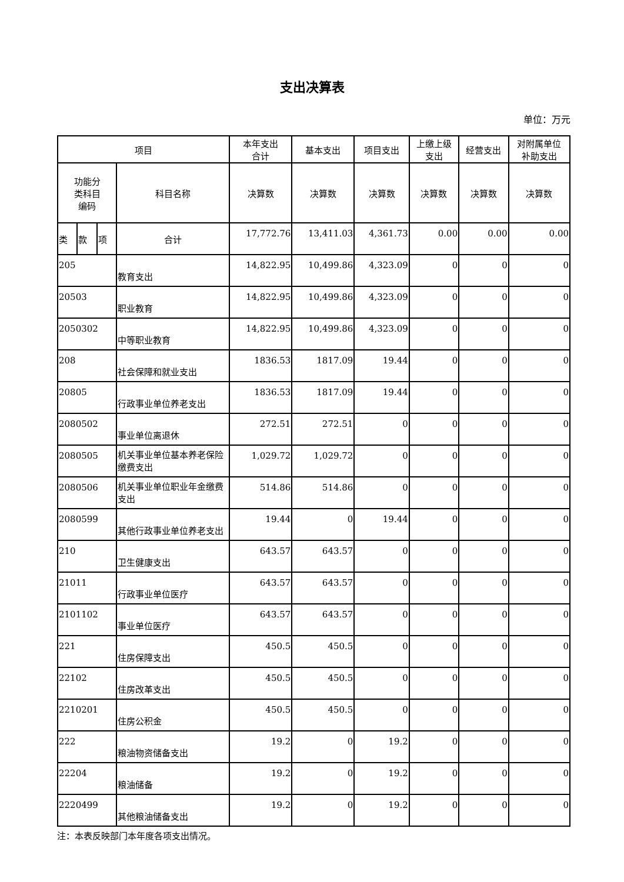支出决算表
单位：万元
| 项目 | | | | 本年支出 合计 | 基本支出 | 项目支出 | 上缴上级 支出 | 经营支出 | 对附属单位 补助支出 |
| --- | --- | --- | --- | --- | --- | --- | --- | --- | --- |
| 功能分 类科目 编码 | | | 科目名称 | | | | | | |
| | | | | 决算数 | 决算数 | 决算数 | 决算数 | 决算数 | 决算数 |
| 类 | 款 | 项 | 合计 | 17,772.76 | 13,411.03 | 4,361.73 | 0.00 | 0.00 | 0.00 |
| 205 | | | 教育支出 | 14,822.95 | 10,499.86 | 4,323.09 | 0 | 0 | 0 |
| 20503 | | | 职业教育 | 14,822.95 | 10,499.86 | 4,323.09 | 0 | 0 | 0 |
| 2050302 | | | 中等职业教育 | 14,822.95 | 10,499.86 | 4,323.09 | 0 | 0 | 0 |
| 208 | | | 社会保障和就业支出 | 1836.53 | 1817.09 | 19.44 | 0 | 0 | 0 |
| 20805 | | | 行政事业单位养老支出 | 1836.53 | 1817.09 | 19.44 | 0 | 0 | 0 |
| 2080502 | | | 事业单位离退休 | 272.51 | 272.51 | 0 | 0 | 0 | 0 |
| 2080505 | | | 机关事业单位基本养老保险缴费支出 | 1,029.72 | 1,029.72 | 0 | 0 | 0 | 0 |
| 2080506 | | | 机关事业单位职业年金缴费支出 | 514.86 | 514.86 | 0 | 0 | 0 | 0 |
| 2080599 | | | 其他行政事业单位养老支出 | 19.44 | 0 | 19.44 | 0 | 0 | 0 |
| 210 | | | 卫生健康支出 | 643.57 | 643.57 | 0 | 0 | 0 | 0 |
| 21011 | | | 行政事业单位医疗 | 643.57 | 643.57 | 0 | 0 | 0 | 0 |
| 2101102 | | | 事业单位医疗 | 643.57 | 643.57 | 0 | 0 | 0 | 0 |
| 221 | | | 住房保障支出 | 450.5 | 450.5 | 0 | 0 | 0 | 0 |
| 22102 | | | 住房改革支出 | 450.5 | 450.5 | 0 | 0 | 0 | 0 |
| 2210201 | | | 住房公积金 | 450.5 | 450.5 | 0 | 0 | 0 | 0 |
| 222 | | | 粮油物资储备支出 | 19.2 | 0 | 19.2 | 0 | 0 | 0 |
| 22204 | | | 粮油储备 | 19.2 | 0 | 19.2 | 0 | 0 | 0 |
| 2220499 | | | 其他粮油储备支出 | 19.2 | 0 | 19.2 | 0 | 0 | 0 |
注：本表反映部门本年度各项支出情况。